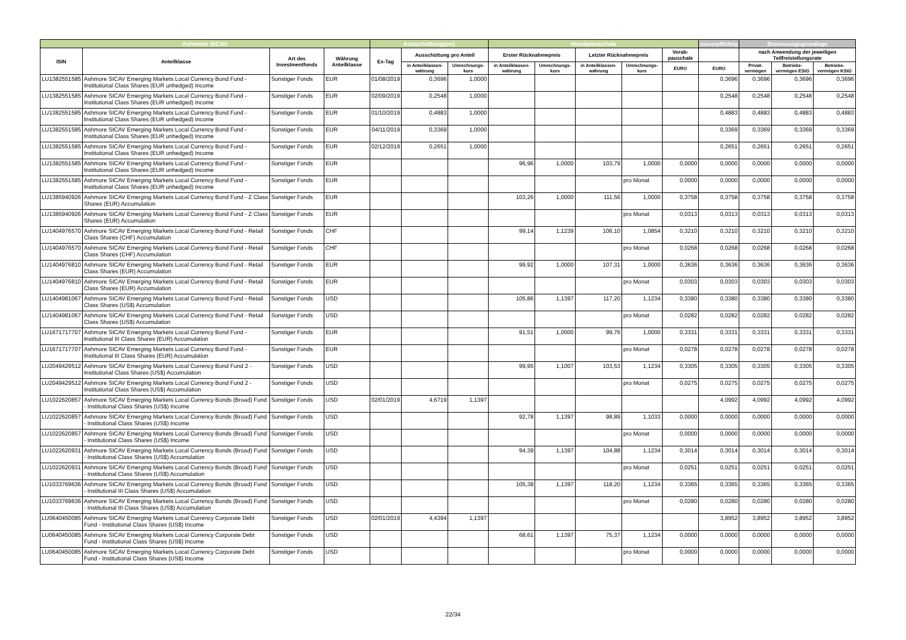| Ashmore SICAV | | | | Ausschüttung(en) | | | Vorabpauschale | | | | | steuerpflichtig | Bemessungsgrundlage | | |
| --- | --- | --- | --- | --- | --- | --- | --- | --- | --- | --- | --- | --- | --- | --- | --- |
| ISIN | Anteilklasse | Art des Investmentfonds | Währung Anteilklasse | Ex-Tag | Ausschüttung pro Anteil | | Erster Rücknahmepreis | | Letzter Rücknahmepreis | | Vorab-pauschale | | nach Anwendung der jeweiligen Teilfreistellungsrate | | |
| | | | | | in Anteilklassen-währung | Umrechnungs-kurs | in Anteilklassen-währung | Umrechnungs-kurs | in Anteilklassen-währung | Umrechnungs-kurs | EURO | EURO | Privat-vermögen | Betriebs-vermögen EStG | Betriebs-vermögen KStG |
| LU1382551585 | Ashmore SICAV Emerging Markets Local Currency Bond Fund - Institutional Class Shares (EUR unhedged) Income | Sonstiger Fonds | EUR | 01/08/2019 | 0,3696 | 1,0000 | | | | | | 0,3696 | 0,3696 | 0,3696 | 0,3696 |
| LU1382551585 | Ashmore SICAV Emerging Markets Local Currency Bond Fund - Institutional Class Shares (EUR unhedged) Income | Sonstiger Fonds | EUR | 02/09/2019 | 0,2548 | 1,0000 | | | | | | 0,2548 | 0,2548 | 0,2548 | 0,2548 |
| LU1382551585 | Ashmore SICAV Emerging Markets Local Currency Bond Fund - Institutional Class Shares (EUR unhedged) Income | Sonstiger Fonds | EUR | 01/10/2019 | 0,4883 | 1,0000 | | | | | | 0,4883 | 0,4883 | 0,4883 | 0,4883 |
| LU1382551585 | Ashmore SICAV Emerging Markets Local Currency Bond Fund - Institutional Class Shares (EUR unhedged) Income | Sonstiger Fonds | EUR | 04/11/2019 | 0,3369 | 1,0000 | | | | | | 0,3369 | 0,3369 | 0,3369 | 0,3369 |
| LU1382551585 | Ashmore SICAV Emerging Markets Local Currency Bond Fund - Institutional Class Shares (EUR unhedged) Income | Sonstiger Fonds | EUR | 02/12/2019 | 0,2651 | 1,0000 | | | | | | 0,2651 | 0,2651 | 0,2651 | 0,2651 |
| LU1382551585 | Ashmore SICAV Emerging Markets Local Currency Bond Fund - Institutional Class Shares (EUR unhedged) Income | Sonstiger Fonds | EUR | | | | 96,96 | 1,0000 | 103,79 | 1,0000 | 0,0000 | 0,0000 | 0,0000 | 0,0000 | 0,0000 |
| LU1382551585 | Ashmore SICAV Emerging Markets Local Currency Bond Fund - Institutional Class Shares (EUR unhedged) Income | Sonstiger Fonds | EUR | | | | | | | pro Monat | 0,0000 | 0,0000 | 0,0000 | 0,0000 | 0,0000 |
| LU1385940926 | Ashmore SICAV Emerging Markets Local Currency Bond Fund - Z Class Shares (EUR) Accumulation | Sonstiger Fonds | EUR | | | | 103,26 | 1,0000 | 111,56 | 1,0000 | 0,3758 | 0,3758 | 0,3758 | 0,3758 | 0,3758 |
| LU1385940926 | Ashmore SICAV Emerging Markets Local Currency Bond Fund - Z Class Shares (EUR) Accumulation | Sonstiger Fonds | EUR | | | | | | | pro Monat | 0,0313 | 0,0313 | 0,0313 | 0,0313 | 0,0313 |
| LU1404976570 | Ashmore SICAV Emerging Markets Local Currency Bond Fund - Retail Class Shares (CHF) Accumulation | Sonstiger Fonds | CHF | | | | 99,14 | 1,1239 | 106,10 | 1,0854 | 0,3210 | 0,3210 | 0,3210 | 0,3210 | 0,3210 |
| LU1404976570 | Ashmore SICAV Emerging Markets Local Currency Bond Fund - Retail Class Shares (CHF) Accumulation | Sonstiger Fonds | CHF | | | | | | | pro Monat | 0,0268 | 0,0268 | 0,0268 | 0,0268 | 0,0268 |
| LU1404976810 | Ashmore SICAV Emerging Markets Local Currency Bond Fund - Retail Class Shares (EUR) Accumulation | Sonstiger Fonds | EUR | | | | 99,92 | 1,0000 | 107,31 | 1,0000 | 0,3636 | 0,3636 | 0,3636 | 0,3636 | 0,3636 |
| LU1404976810 | Ashmore SICAV Emerging Markets Local Currency Bond Fund - Retail Class Shares (EUR) Accumulation | Sonstiger Fonds | EUR | | | | | | | pro Monat | 0,0303 | 0,0303 | 0,0303 | 0,0303 | 0,0303 |
| LU1404981067 | Ashmore SICAV Emerging Markets Local Currency Bond Fund - Retail Class Shares (US$) Accumulation | Sonstiger Fonds | USD | | | | 105,86 | 1,1397 | 117,20 | 1,1234 | 0,3380 | 0,3380 | 0,3380 | 0,3380 | 0,3380 |
| LU1404981067 | Ashmore SICAV Emerging Markets Local Currency Bond Fund - Retail Class Shares (US$) Accumulation | Sonstiger Fonds | USD | | | | | | | pro Monat | 0,0282 | 0,0282 | 0,0282 | 0,0282 | 0,0282 |
| LU1671717707 | Ashmore SICAV Emerging Markets Local Currency Bond Fund - Institutional III Class Shares (EUR) Accumulation | Sonstiger Fonds | EUR | | | | 91,51 | 1,0000 | 99,76 | 1,0000 | 0,3331 | 0,3331 | 0,3331 | 0,3331 | 0,3331 |
| LU1671717707 | Ashmore SICAV Emerging Markets Local Currency Bond Fund - Institutional III Class Shares (EUR) Accumulation | Sonstiger Fonds | EUR | | | | | | | pro Monat | 0,0278 | 0,0278 | 0,0278 | 0,0278 | 0,0278 |
| LU2049429512 | Ashmore SICAV Emerging Markets Local Currency Bond Fund 2 - Institutional Class Shares (US$) Accumulation | Sonstiger Fonds | USD | | | | 99,95 | 1,1007 | 103,53 | 1,1234 | 0,3305 | 0,3305 | 0,3305 | 0,3305 | 0,3305 |
| LU2049429512 | Ashmore SICAV Emerging Markets Local Currency Bond Fund 2 - Institutional Class Shares (US$) Accumulation | Sonstiger Fonds | USD | | | | | | | pro Monat | 0,0275 | 0,0275 | 0,0275 | 0,0275 | 0,0275 |
| LU1022620857 | Ashmore SICAV Emerging Markets Local Currency Bonds (Broad) Fund - Institutional Class Shares (US$) Income | Sonstiger Fonds | USD | 02/01/2019 | 4,6719 | 1,1397 | | | | | | 4,0992 | 4,0992 | 4,0992 | 4,0992 |
| LU1022620857 | Ashmore SICAV Emerging Markets Local Currency Bonds (Broad) Fund - Institutional Class Shares (US$) Income | Sonstiger Fonds | USD | | | | 92,78 | 1,1397 | 98,89 | 1,1033 | 0,0000 | 0,0000 | 0,0000 | 0,0000 | 0,0000 |
| LU1022620857 | Ashmore SICAV Emerging Markets Local Currency Bonds (Broad) Fund - Institutional Class Shares (US$) Income | Sonstiger Fonds | USD | | | | | | | pro Monat | 0,0000 | 0,0000 | 0,0000 | 0,0000 | 0,0000 |
| LU1022620931 | Ashmore SICAV Emerging Markets Local Currency Bonds (Broad) Fund - Institutional Class Shares (US$) Accumulation | Sonstiger Fonds | USD | | | | 94,39 | 1,1397 | 104,88 | 1,1234 | 0,3014 | 0,3014 | 0,3014 | 0,3014 | 0,3014 |
| LU1022620931 | Ashmore SICAV Emerging Markets Local Currency Bonds (Broad) Fund - Institutional Class Shares (US$) Accumulation | Sonstiger Fonds | USD | | | | | | | pro Monat | 0,0251 | 0,0251 | 0,0251 | 0,0251 | 0,0251 |
| LU1033769636 | Ashmore SICAV Emerging Markets Local Currency Bonds (Broad) Fund - Institutional III Class Shares (US$) Accumulation | Sonstiger Fonds | USD | | | | 105,38 | 1,1397 | 118,20 | 1,1234 | 0,3365 | 0,3365 | 0,3365 | 0,3365 | 0,3365 |
| LU1033769636 | Ashmore SICAV Emerging Markets Local Currency Bonds (Broad) Fund - Institutional III Class Shares (US$) Accumulation | Sonstiger Fonds | USD | | | | | | | pro Monat | 0,0280 | 0,0280 | 0,0280 | 0,0280 | 0,0280 |
| LU0640450085 | Ashmore SICAV Emerging Markets Local Currency Corporate Debt Fund - Institutional Class Shares (US$) Income | Sonstiger Fonds | USD | 02/01/2019 | 4,4394 | 1,1397 | | | | | | 3,8952 | 3,8952 | 3,8952 | 3,8952 |
| LU0640450085 | Ashmore SICAV Emerging Markets Local Currency Corporate Debt Fund - Institutional Class Shares (US$) Income | Sonstiger Fonds | USD | | | | 68,61 | 1,1397 | 75,37 | 1,1234 | 0,0000 | 0,0000 | 0,0000 | 0,0000 | 0,0000 |
| LU0640450085 | Ashmore SICAV Emerging Markets Local Currency Corporate Debt Fund - Institutional Class Shares (US$) Income | Sonstiger Fonds | USD | | | | | | | pro Monat | 0,0000 | 0,0000 | 0,0000 | 0,0000 | 0,0000 |
22/34